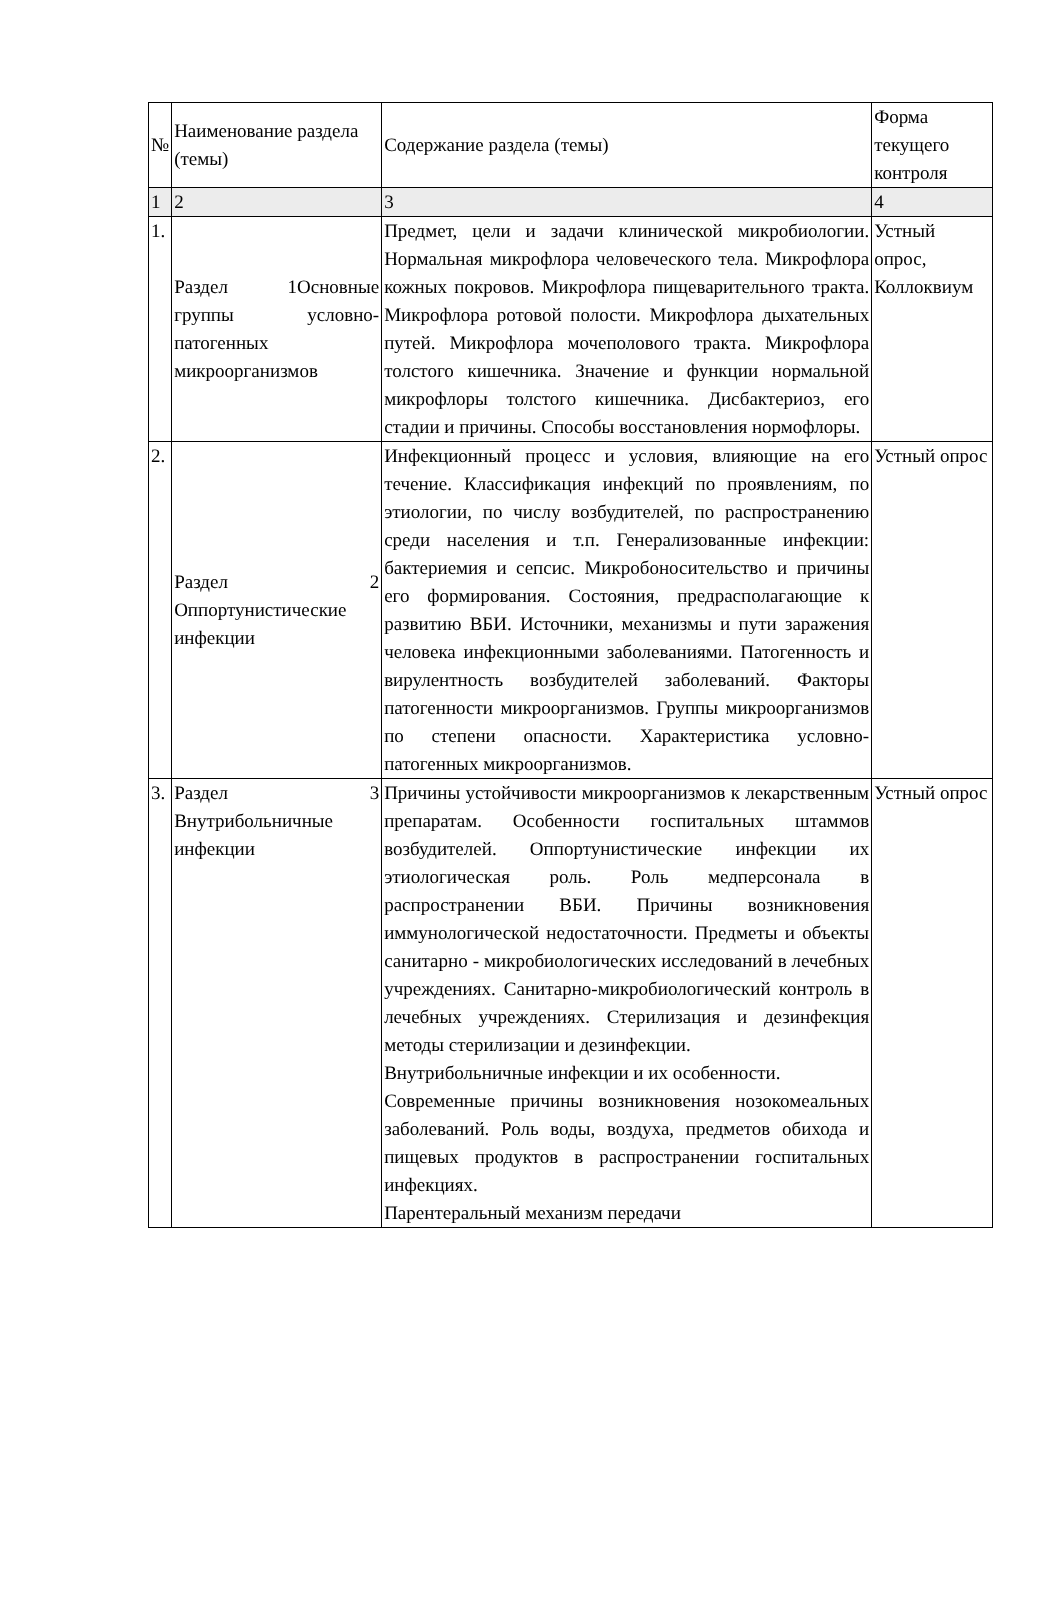| № | Наименование раздела (темы) | Содержание раздела (темы) | Форма текущего контроля |
| --- | --- | --- | --- |
| 1 | 2 | 3 | 4 |
| 1. | Раздел 1Основные группы условно-патогенных микроорганизмов | Предмет, цели и задачи клинической микробиологии. Нормальная микрофлора человеческого тела. Микрофлора кожных покровов. Микрофлора пищеварительного тракта. Микрофлора ротовой полости. Микрофлора дыхательных путей. Микрофлора мочеполового тракта. Микрофлора толстого кишечника. Значение и функции нормальной микрофлоры толстого кишечника. Дисбактериоз, его стадии и причины. Способы восстановления нормофлоры. | Устный опрос, Коллоквиум |
| 2. | Раздел 2 Оппортунистические инфекции | Инфекционный процесс и условия, влияющие на его течение. Классификация инфекций по проявлениям, по этиологии, по числу возбудителей, по распространению среди населения и т.п. Генерализованные инфекции: бактериемия и сепсис. Микробоносительство и причины его формирования. Состояния, предрасполагающие к развитию ВБИ. Источники, механизмы и пути заражения человека инфекционными заболеваниями. Патогенность и вирулентность возбудителей заболеваний. Факторы патогенности микроорганизмов. Группы микроорганизмов по степени опасности. Характеристика условно-патогенных микроорганизмов. | Устный опрос |
| 3. | Раздел 3 Внутрибольничные инфекции | Причины устойчивости микроорганизмов к лекарственным препаратам. Особенности госпитальных штаммов возбудителей. Оппортунистические инфекции их этиологическая роль. Роль медперсонала в распространении ВБИ. Причины возникновения иммунологической недостаточности. Предметы и объекты санитарно - микробиологических исследований в лечебных учреждениях. Санитарно-микробиологический контроль в лечебных учреждениях. Стерилизация и дезинфекция методы стерилизации и дезинфекции. Внутрибольничные инфекции и их особенности. Современные причины возникновения нозокомеальных заболеваний. Роль воды, воздуха, предметов обихода и пищевых продуктов в распространении госпитальных инфекциях. Парентеральный механизм передачи | Устный опрос |